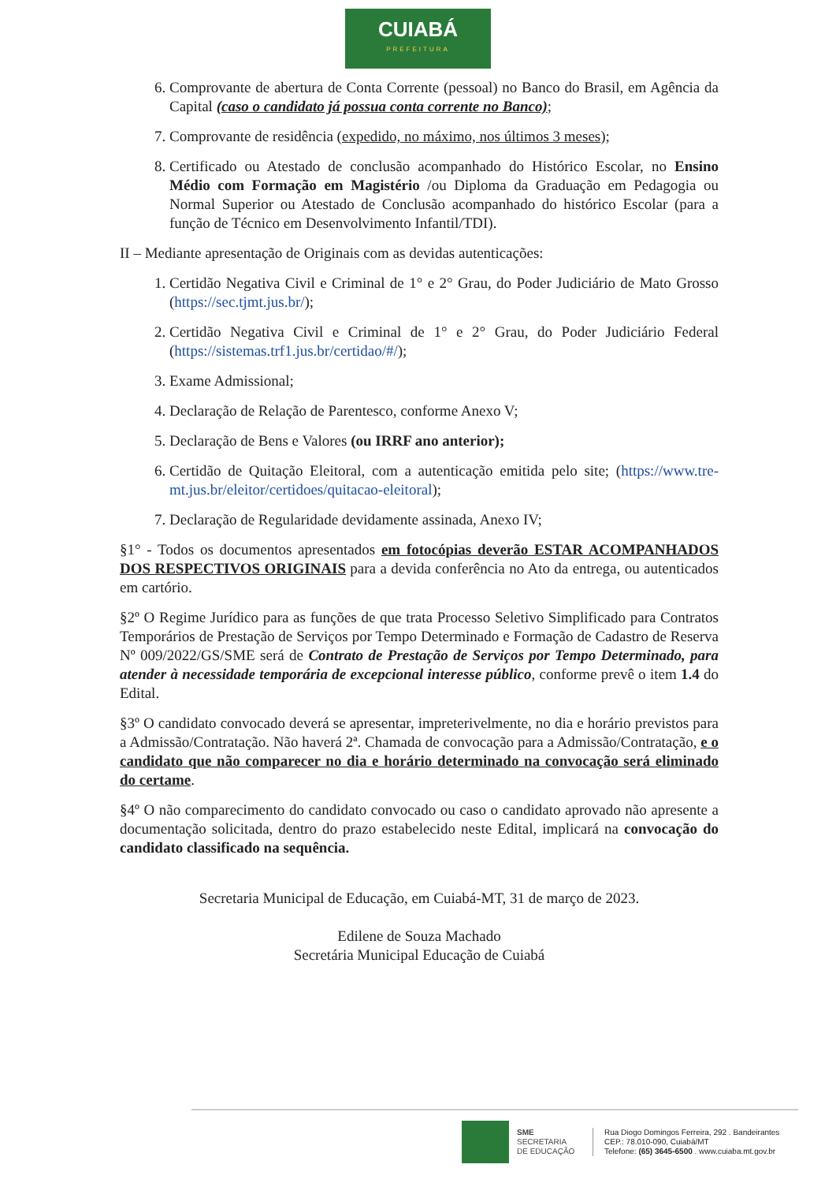CUIABÁ
PREFEITURA
6. Comprovante de abertura de Conta Corrente (pessoal) no Banco do Brasil, em Agência da Capital (caso o candidato já possua conta corrente no Banco);
7. Comprovante de residência (expedido, no máximo, nos últimos 3 meses);
8. Certificado ou Atestado de conclusão acompanhado do Histórico Escolar, no Ensino Médio com Formação em Magistério /ou Diploma da Graduação em Pedagogia ou Normal Superior ou Atestado de Conclusão acompanhado do histórico Escolar (para a função de Técnico em Desenvolvimento Infantil/TDI).
II – Mediante apresentação de Originais com as devidas autenticações:
1. Certidão Negativa Civil e Criminal de 1° e 2° Grau, do Poder Judiciário de Mato Grosso (https://sec.tjmt.jus.br/);
2. Certidão Negativa Civil e Criminal de 1° e 2° Grau, do Poder Judiciário Federal (https://sistemas.trf1.jus.br/certidao/#/);
3. Exame Admissional;
4. Declaração de Relação de Parentesco, conforme Anexo V;
5. Declaração de Bens e Valores (ou IRRF ano anterior);
6. Certidão de Quitação Eleitoral, com a autenticação emitida pelo site; (https://www.tre-mt.jus.br/eleitor/certidoes/quitacao-eleitoral);
7. Declaração de Regularidade devidamente assinada, Anexo IV;
§1° - Todos os documentos apresentados em fotocópias deverão ESTAR ACOMPANHADOS DOS RESPECTIVOS ORIGINAIS para a devida conferência no Ato da entrega, ou autenticados em cartório.
§2º O Regime Jurídico para as funções de que trata Processo Seletivo Simplificado para Contratos Temporários de Prestação de Serviços por Tempo Determinado e Formação de Cadastro de Reserva Nº 009/2022/GS/SME será de Contrato de Prestação de Serviços por Tempo Determinado, para atender à necessidade temporária de excepcional interesse público, conforme prevê o item 1.4 do Edital.
§3º O candidato convocado deverá se apresentar, impreterivelmente, no dia e horário previstos para a Admissão/Contratação. Não haverá 2ª. Chamada de convocação para a Admissão/Contratação, e o candidato que não comparecer no dia e horário determinado na convocação será eliminado do certame.
§4º O não comparecimento do candidato convocado ou caso o candidato aprovado não apresente a documentação solicitada, dentro do prazo estabelecido neste Edital, implicará na convocação do candidato classificado na sequência.
Secretaria Municipal de Educação, em Cuiabá-MT, 31 de março de 2023.
Edilene de Souza Machado
Secretária Municipal Educação de Cuiabá
SME
SECRETARIA
DE EDUCAÇÃO
Rua Diogo Domingos Ferreira, 292 . Bandeirantes
CEP.: 78.010-090, Cuiabá/MT
Telefone: (65) 3645-6500 . www.cuiaba.mt.gov.br